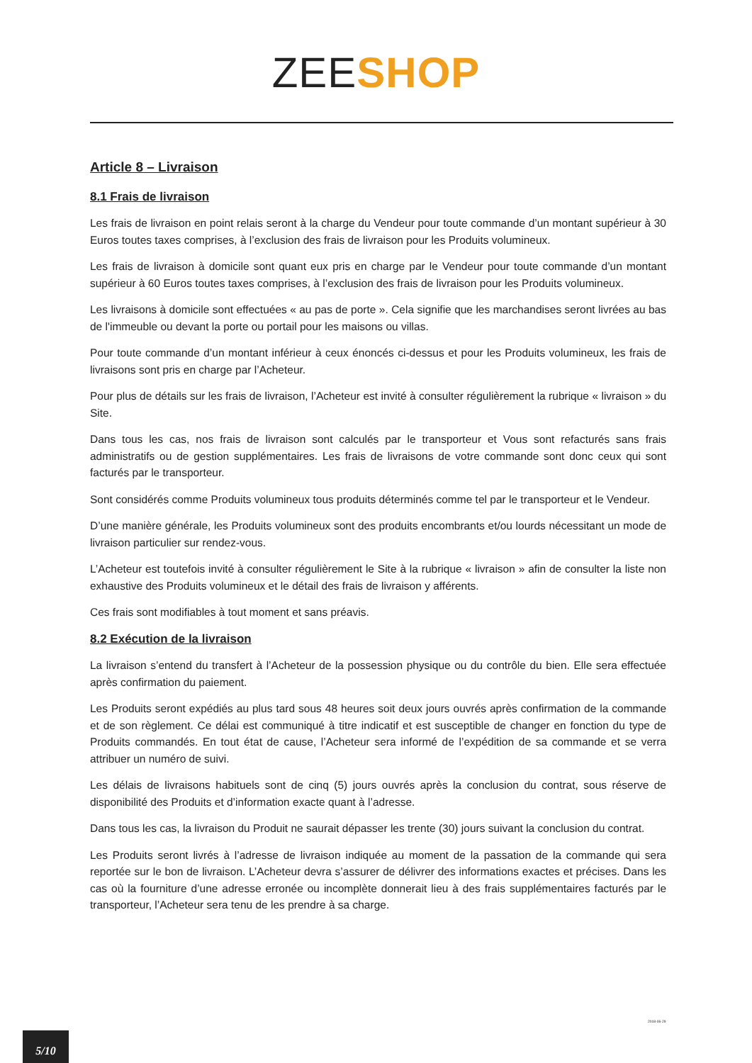ZEE SHOP
Article 8 – Livraison
8.1 Frais de livraison
Les frais de livraison en point relais seront à la charge du Vendeur pour toute commande d’un montant supérieur à 30 Euros toutes taxes comprises, à l’exclusion des frais de livraison pour les Produits volumineux.
Les frais de livraison à domicile sont quant eux pris en charge par le Vendeur pour toute commande d’un montant supérieur à 60 Euros toutes taxes comprises, à l’exclusion des frais de livraison pour les Produits volumineux.
Les livraisons à domicile sont effectuées « au pas de porte ». Cela signifie que les marchandises seront livrées au bas de l'immeuble ou devant la porte ou portail pour les maisons ou villas.
Pour toute commande d’un montant inférieur à ceux énoncés ci-dessus et pour les Produits volumineux, les frais de livraisons sont pris en charge par l’Acheteur.
Pour plus de détails sur les frais de livraison, l’Acheteur est invité à consulter régulièrement la rubrique « livraison » du Site.
Dans tous les cas, nos frais de livraison sont calculés par le transporteur et Vous sont refacturés sans frais administratifs ou de gestion supplémentaires. Les frais de livraisons de votre commande sont donc ceux qui sont facturés par le transporteur.
Sont considérés comme Produits volumineux tous produits déterminés comme tel par le transporteur et le Vendeur.
D’une manière générale, les Produits volumineux sont des produits encombrants et/ou lourds nécessitant un mode de livraison particulier sur rendez-vous.
L’Acheteur est toutefois invité à consulter régulièrement le Site à la rubrique « livraison » afin de consulter la liste non exhaustive des Produits volumineux et le détail des frais de livraison y afférents.
Ces frais sont modifiables à tout moment et sans préavis.
8.2 Exécution de la livraison
La livraison s’entend du transfert à l’Acheteur de la possession physique ou du contrôle du bien. Elle sera effectuée après confirmation du paiement.
Les Produits seront expédiés au plus tard sous 48 heures soit deux jours ouvrés après confirmation de la commande et de son règlement. Ce délai est communiqué à titre indicatif et est susceptible de changer en fonction du type de Produits commandés. En tout état de cause, l’Acheteur sera informé de l’expédition de sa commande et se verra attribuer un numéro de suivi.
Les délais de livraisons habituels sont de cinq (5) jours ouvrés après la conclusion du contrat, sous réserve de disponibilité des Produits et d’information exacte quant à l’adresse.
Dans tous les cas, la livraison du Produit ne saurait dépasser les trente (30) jours suivant la conclusion du contrat.
Les Produits seront livrés à l’adresse de livraison indiquée au moment de la passation de la commande qui sera reportée sur le bon de livraison. L’Acheteur devra s’assurer de délivrer des informations exactes et précises. Dans les cas où la fourniture d’une adresse erronée ou incomplète donnerait lieu à des frais supplémentaires facturés par le transporteur, l’Acheteur sera tenu de les prendre à sa charge.
2018-06-29
5/10